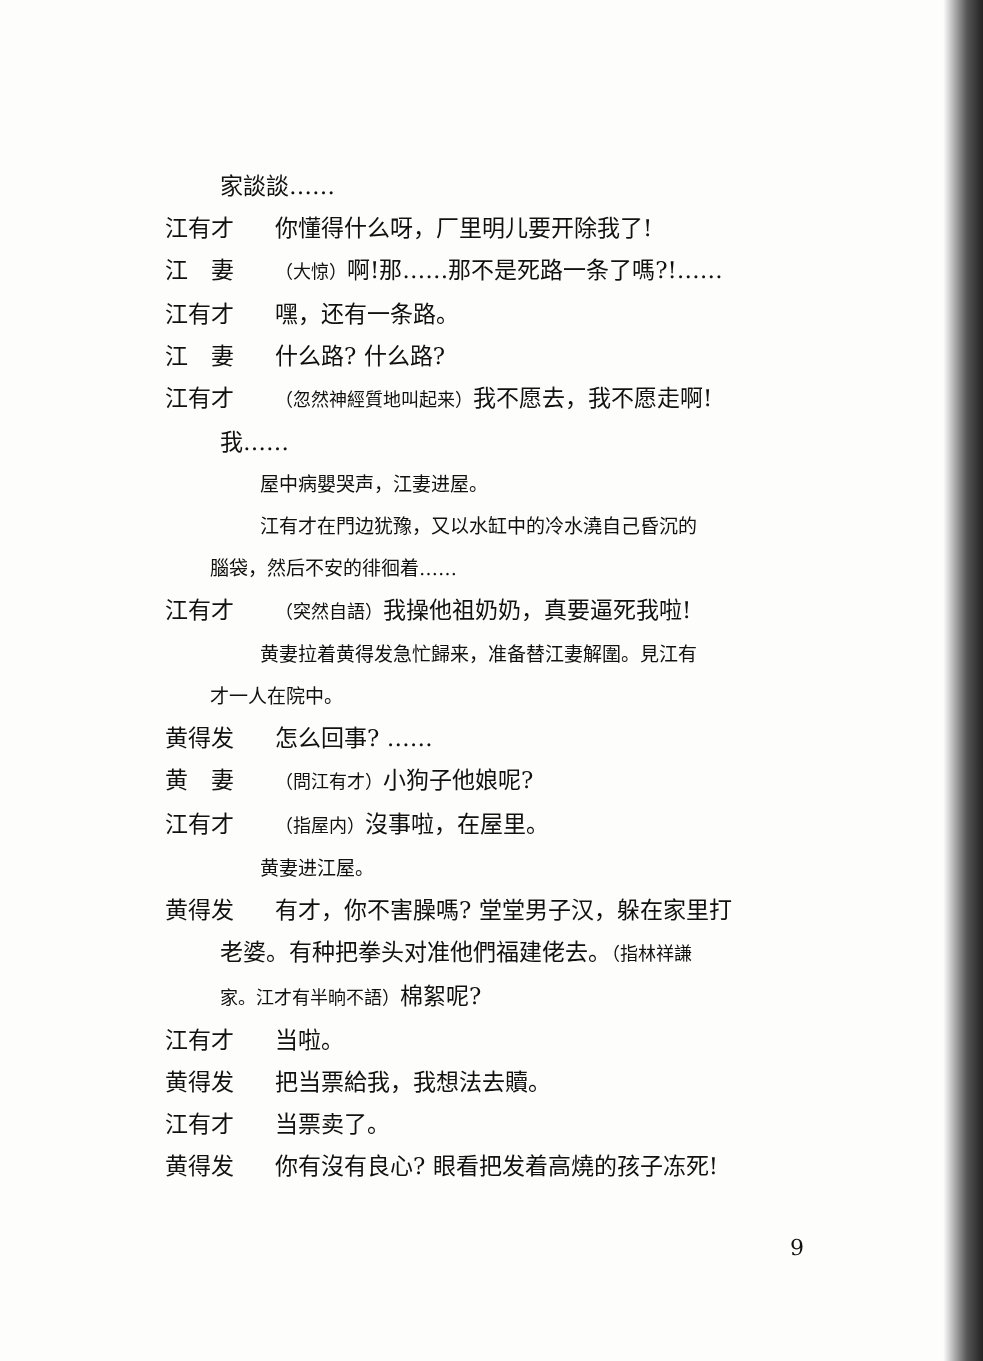家談談……
江有才 你懂得什么呀，厂里明儿要开除我了!
江　妻 （大惊）啊!那……那不是死路一条了嗎?!……
江有才 嘿，还有一条路。
江　妻 什么路? 什么路?
江有才 （忽然神經質地叫起来）我不愿去，我不愿走啊!
我……
屋中病嬰哭声，江妻进屋。
江有才在門边犹豫，又以水缸中的冷水澆自己昏沉的
腦袋，然后不安的徘徊着……
江有才 （突然自語）我操他祖奶奶，真要逼死我啦!
黄妻拉着黄得发急忙歸来，准备替江妻解圍。見江有
才一人在院中。
黄得发 怎么回事? ……
黄　妻 （問江有才）小狗子他娘呢?
江有才 （指屋内）沒事啦，在屋里。
黄妻进江屋。
黄得发 有才，你不害臊嗎? 堂堂男子汉，躲在家里打
老婆。有种把拳头对准他們福建佬去。（指林祥謙
家。江才有半晌不語）棉絮呢?
江有才 当啦。
黄得发 把当票給我，我想法去贖。
江有才 当票卖了。
黄得发 你有沒有良心? 眼看把发着高燒的孩子冻死!
9